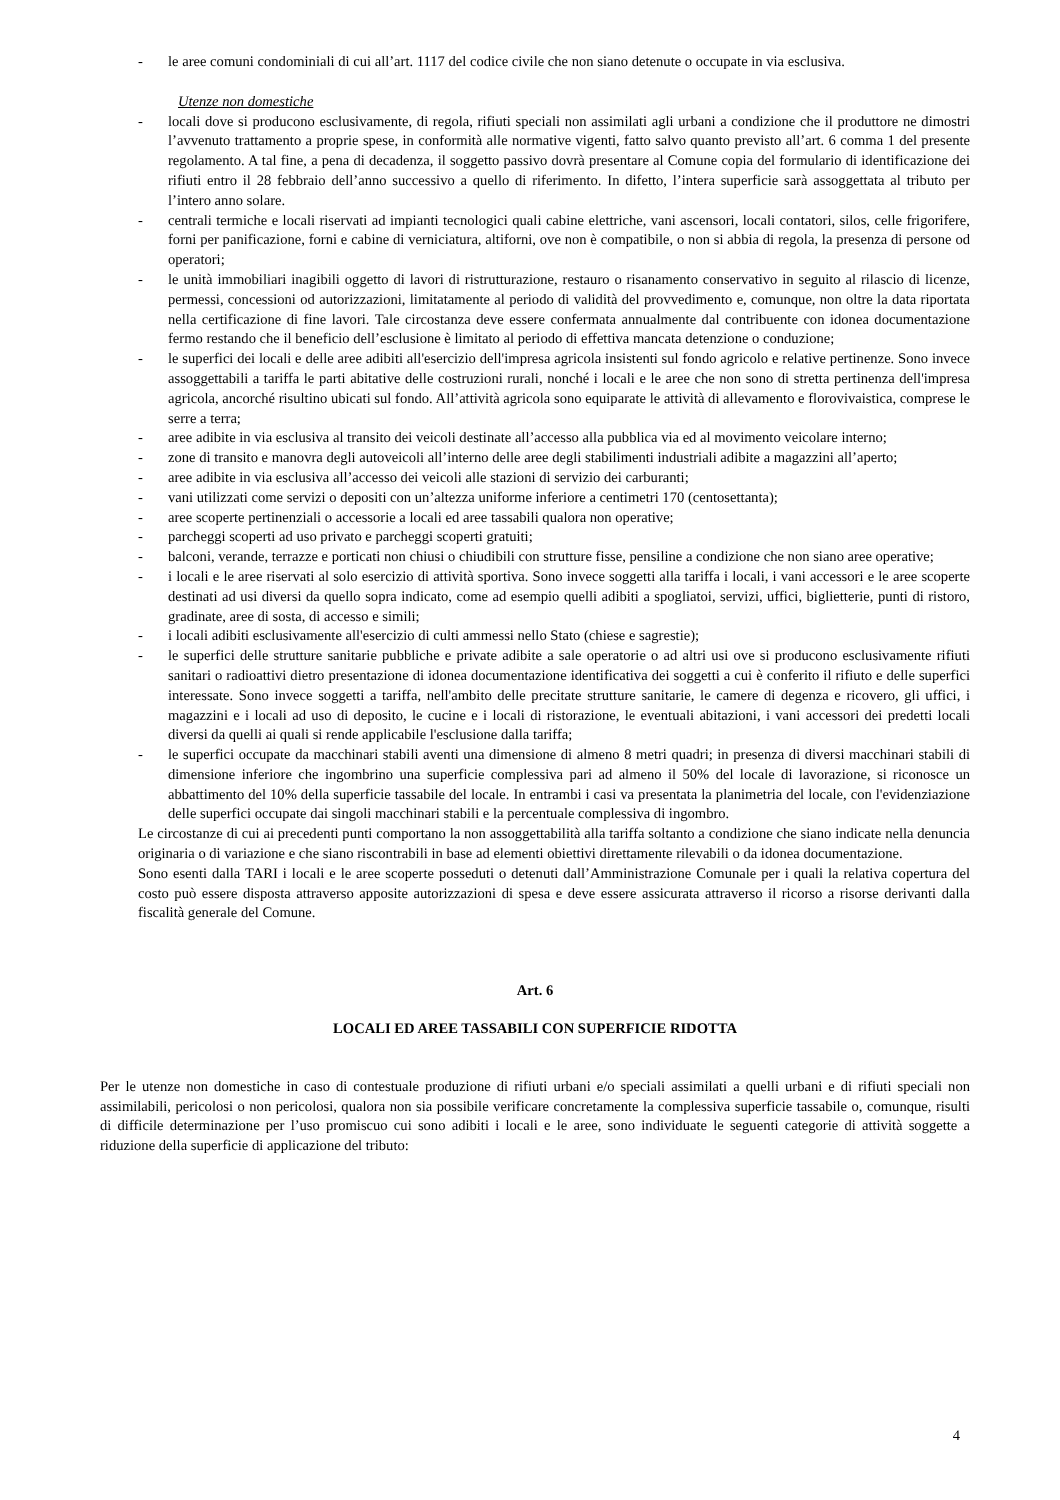- le aree comuni condominiali di cui all’art. 1117 del codice civile che non siano detenute o occupate in via esclusiva.
Utenze non domestiche
- locali dove si producono esclusivamente, di regola, rifiuti speciali non assimilati agli urbani a condizione che il produttore ne dimostri l’avvenuto trattamento a proprie spese, in conformità alle normative vigenti, fatto salvo quanto previsto all’art. 6 comma 1 del presente regolamento. A tal fine, a pena di decadenza, il soggetto passivo dovrà presentare al Comune copia del formulario di identificazione dei rifiuti entro il 28 febbraio dell’anno successivo a quello di riferimento. In difetto, l’intera superficie sarà assoggettata al tributo per l’intero anno solare.
- centrali termiche e locali riservati ad impianti tecnologici quali cabine elettriche, vani ascensori, locali contatori, silos, celle frigorifere, forni per panificazione, forni e cabine di verniciatura, altiforni, ove non è compatibile, o non si abbia di regola, la presenza di persone od operatori;
- le unità immobiliari inagibili oggetto di lavori di ristrutturazione, restauro o risanamento conservativo in seguito al rilascio di licenze, permessi, concessioni od autorizzazioni, limitatamente al periodo di validità del provvedimento e, comunque, non oltre la data riportata nella certificazione di fine lavori. Tale circostanza deve essere confermata annualmente dal contribuente con idonea documentazione fermo restando che il beneficio dell’esclusione è limitato al periodo di effettiva mancata detenzione o conduzione;
- le superfici dei locali e delle aree adibiti all'esercizio dell'impresa agricola insistenti sul fondo agricolo e relative pertinenze. Sono invece assoggettabili a tariffa le parti abitative delle costruzioni rurali, nonché i locali e le aree che non sono di stretta pertinenza dell'impresa agricola, ancorché risultino ubicati sul fondo. All’attività agricola sono equiparate le attività di allevamento e florovivaistica, comprese le serre a terra;
- aree adibite in via esclusiva al transito dei veicoli destinate all’accesso alla pubblica via ed al movimento veicolare interno;
- zone di transito e manovra degli autoveicoli all’interno delle aree degli stabilimenti industriali adibite a magazzini all’aperto;
- aree adibite in via esclusiva all’accesso dei veicoli alle stazioni di servizio dei carburanti;
- vani utilizzati come servizi o depositi con un’altezza uniforme inferiore a centimetri 170 (centosettanta);
- aree scoperte pertinenziali o accessorie a locali ed aree tassabili qualora non operative;
- parcheggi scoperti ad uso privato e parcheggi scoperti gratuiti;
- balconi, verande, terrazze e porticati non chiusi o chiudibili con strutture fisse, pensiline a condizione che non siano aree operative;
- i locali e le aree riservati al solo esercizio di attività sportiva. Sono invece soggetti alla tariffa i locali, i vani accessori e le aree scoperte destinati ad usi diversi da quello sopra indicato, come ad esempio quelli adibiti a spogliatoi, servizi, uffici, biglietterie, punti di ristoro, gradinate, aree di sosta, di accesso e simili;
- i locali adibiti esclusivamente all'esercizio di culti ammessi nello Stato (chiese e sagrestie);
- le superfici delle strutture sanitarie pubbliche e private adibite a sale operatorie o ad altri usi ove si producono esclusivamente rifiuti sanitari o radioattivi dietro presentazione di idonea documentazione identificativa dei soggetti a cui è conferito il rifiuto e delle superfici interessate. Sono invece soggetti a tariffa, nell'ambito delle precitate strutture sanitarie, le camere di degenza e ricovero, gli uffici, i magazzini e i locali ad uso di deposito, le cucine e i locali di ristorazione, le eventuali abitazioni, i vani accessori dei predetti locali diversi da quelli ai quali si rende applicabile l'esclusione dalla tariffa;
- le superfici occupate da macchinari stabili aventi una dimensione di almeno 8 metri quadri; in presenza di diversi macchinari stabili di dimensione inferiore che ingombrino una superficie complessiva pari ad almeno il 50% del locale di lavorazione, si riconosce un abbattimento del 10% della superficie tassabile del locale. In entrambi i casi va presentata la planimetria del locale, con l'evidenziazione delle superfici occupate dai singoli macchinari stabili e la percentuale complessiva di ingombro.
Le circostanze di cui ai precedenti punti comportano la non assoggettabilità alla tariffa soltanto a condizione che siano indicate nella denuncia originaria o di variazione e che siano riscontrabili in base ad elementi obiettivi direttamente rilevabili o da idonea documentazione.
Sono esenti dalla TARI i locali e le aree scoperte posseduti o detenuti dall’Amministrazione Comunale per i quali la relativa copertura del costo può essere disposta attraverso apposite autorizzazioni di spesa e deve essere assicurata attraverso il ricorso a risorse derivanti dalla fiscalità generale del Comune.
Art. 6
LOCALI ED AREE TASSABILI CON SUPERFICIE RIDOTTA
Per le utenze non domestiche in caso di contestuale produzione di rifiuti urbani e/o speciali assimilati a quelli urbani e di rifiuti speciali non assimilabili, pericolosi o non pericolosi, qualora non sia possibile verificare concretamente la complessiva superficie tassabile o, comunque, risulti di difficile determinazione per l’uso promiscuo cui sono adibiti i locali e le aree, sono individuate le seguenti categorie di attività soggette a riduzione della superficie di applicazione del tributo:
4